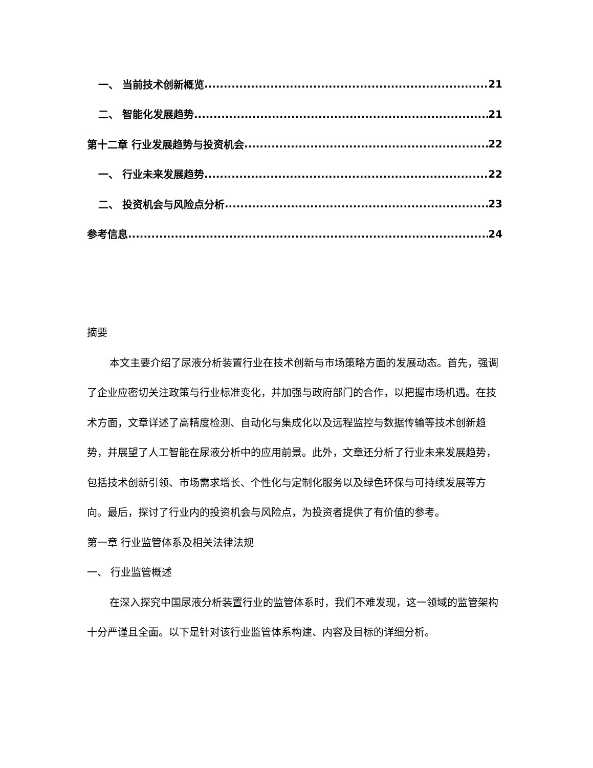一、 当前技术创新概览 21
二、 智能化发展趋势 21
第十二章 行业发展趋势与投资机会 22
一、 行业未来发展趋势 22
二、 投资机会与风险点分析 23
参考信息 24
摘要
本文主要介绍了尿液分析装置行业在技术创新与市场策略方面的发展动态。首先，强调了企业应密切关注政策与行业标准变化，并加强与政府部门的合作，以把握市场机遇。在技术方面，文章详述了高精度检测、自动化与集成化以及远程监控与数据传输等技术创新趋势，并展望了人工智能在尿液分析中的应用前景。此外，文章还分析了行业未来发展趋势，包括技术创新引领、市场需求增长、个性化与定制化服务以及绿色环保与可持续发展等方向。最后，探讨了行业内的投资机会与风险点，为投资者提供了有价值的参考。
第一章 行业监管体系及相关法律法规
一、 行业监管概述
在深入探究中国尿液分析装置行业的监管体系时，我们不难发现，这一领域的监管架构十分严谨且全面。以下是针对该行业监管体系构建、内容及目标的详细分析。